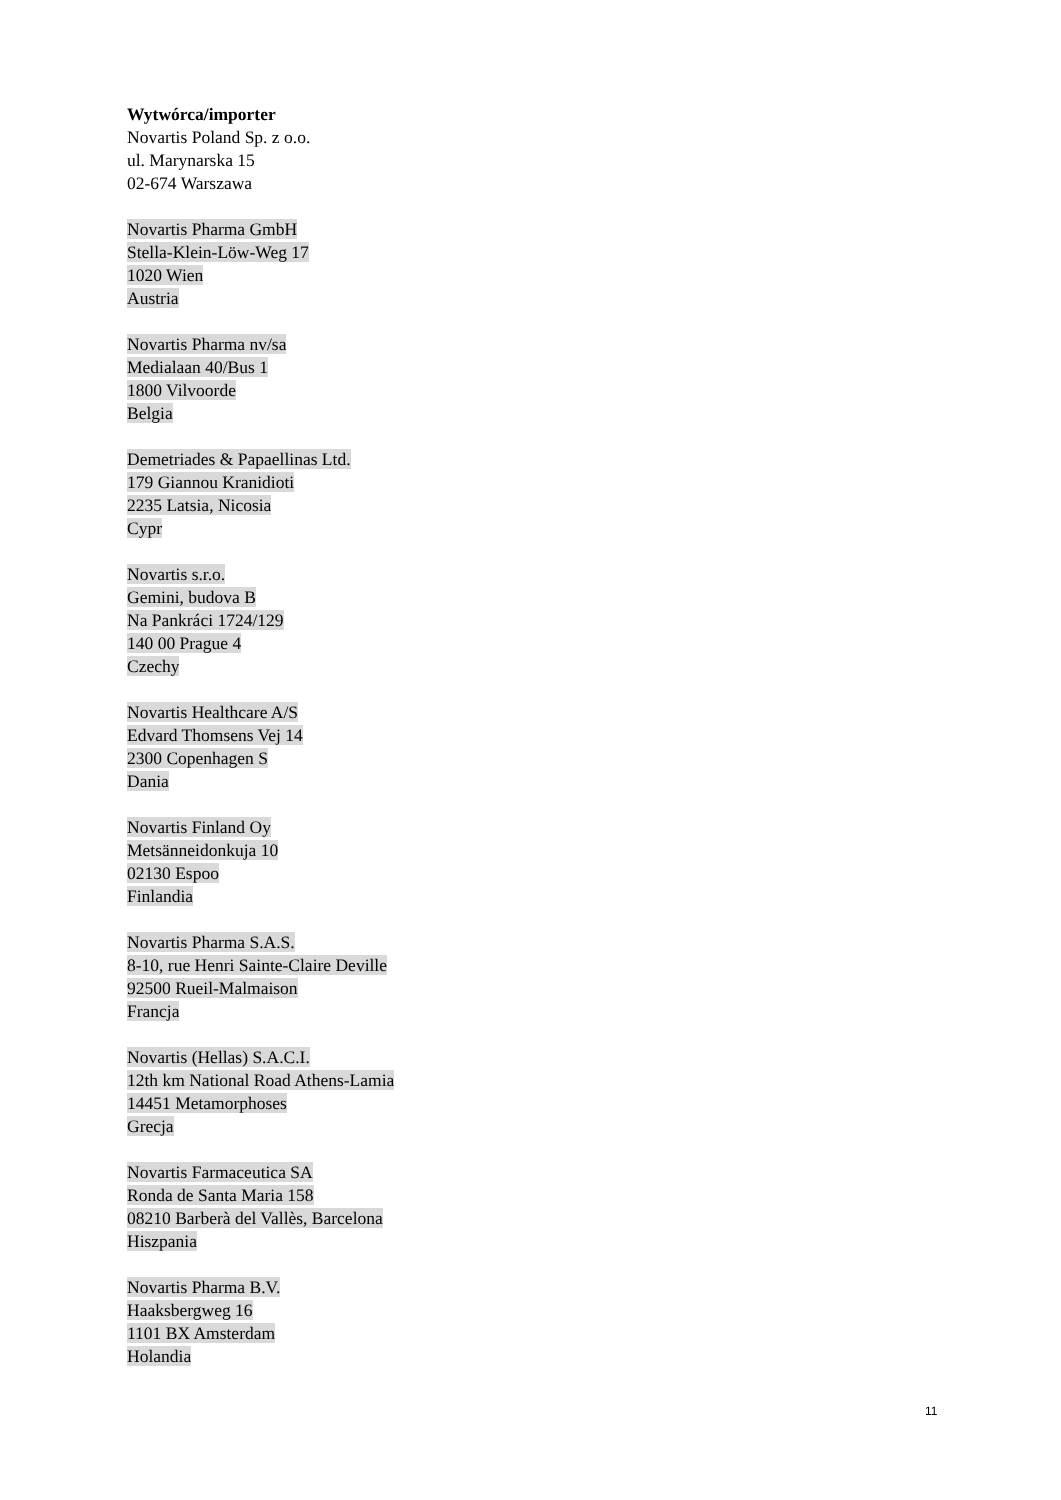Wytwórca/importer
Novartis Poland Sp. z o.o.
ul. Marynarska 15
02-674 Warszawa
Novartis Pharma GmbH
Stella-Klein-Löw-Weg 17
1020 Wien
Austria
Novartis Pharma nv/sa
Medialaan 40/Bus 1
1800 Vilvoorde
Belgia
Demetriades & Papaellinas Ltd.
179 Giannou Kranidioti
2235 Latsia, Nicosia
Cypr
Novartis s.r.o.
Gemini, budova B
Na Pankráci 1724/129
140 00 Prague 4
Czechy
Novartis Healthcare A/S
Edvard Thomsens Vej 14
2300 Copenhagen S
Dania
Novartis Finland Oy
Metsänneidonkuja 10
02130 Espoo
Finlandia
Novartis Pharma S.A.S.
8-10, rue Henri Sainte-Claire Deville
92500 Rueil-Malmaison
Francja
Novartis (Hellas) S.A.C.I.
12th km National Road Athens-Lamia
14451 Metamorphoses
Grecja
Novartis Farmaceutica SA
Ronda de Santa Maria 158
08210 Barberà del Vallès, Barcelona
Hiszpania
Novartis Pharma B.V.
Haaksbergweg 16
1101 BX Amsterdam
Holandia
11